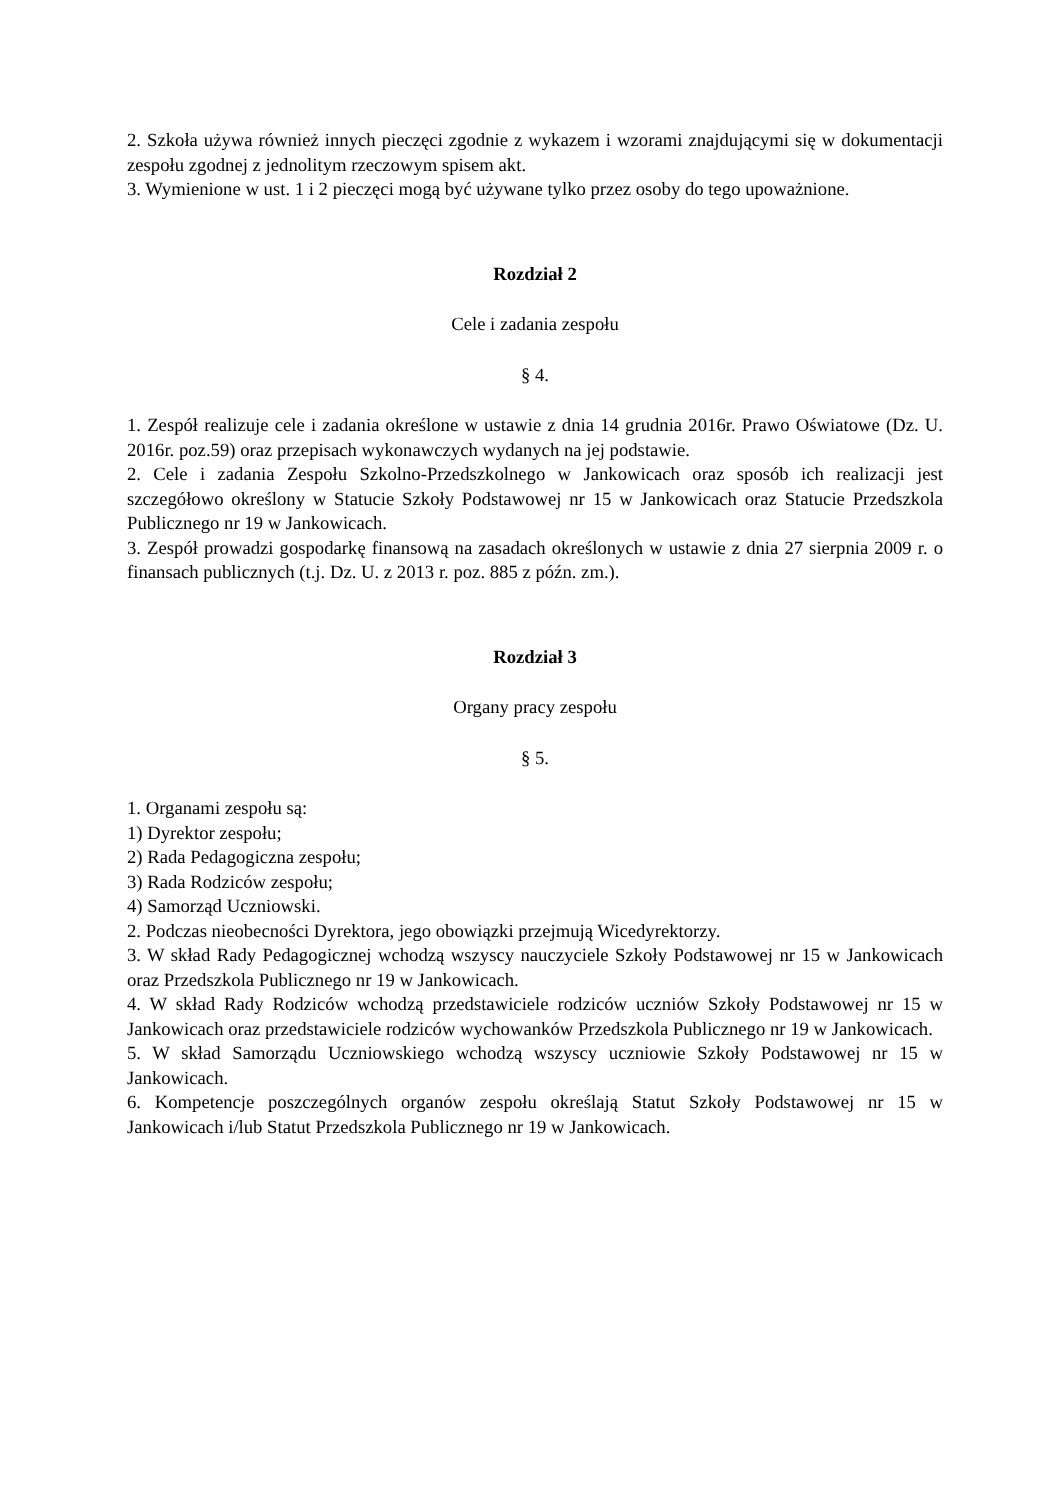2. Szkoła używa również innych pieczęci zgodnie z wykazem i wzorami znajdującymi się w dokumentacji zespołu zgodnej z jednolitym rzeczowym spisem akt.
3. Wymienione w ust. 1 i 2 pieczęci mogą być używane tylko przez osoby do tego upoważnione.
Rozdział 2
Cele i zadania zespołu
§ 4.
1. Zespół realizuje cele i zadania określone w ustawie z dnia 14 grudnia 2016r. Prawo Oświatowe (Dz. U. 2016r. poz.59) oraz przepisach wykonawczych wydanych na jej podstawie.
2. Cele i zadania Zespołu Szkolno-Przedszkolnego w Jankowicach oraz sposób ich realizacji jest szczegółowo określony w Statucie Szkoły Podstawowej nr 15 w Jankowicach oraz Statucie Przedszkola Publicznego nr 19 w Jankowicach.
3. Zespół prowadzi gospodarkę finansową na zasadach określonych w ustawie z dnia 27 sierpnia 2009 r. o finansach publicznych (t.j. Dz. U. z 2013 r. poz. 885 z późn. zm.).
Rozdział 3
Organy pracy zespołu
§ 5.
1. Organami zespołu są:
1) Dyrektor zespołu;
2) Rada Pedagogiczna zespołu;
3) Rada Rodziców zespołu;
4) Samorząd Uczniowski.
2. Podczas nieobecności Dyrektora, jego obowiązki przejmują Wicedyrektorzy.
3. W skład Rady Pedagogicznej wchodzą wszyscy nauczyciele Szkoły Podstawowej nr 15 w Jankowicach oraz Przedszkola Publicznego nr 19 w Jankowicach.
4. W skład Rady Rodziców wchodzą przedstawiciele rodziców uczniów Szkoły Podstawowej nr 15 w Jankowicach oraz przedstawiciele rodziców wychowanków Przedszkola Publicznego nr 19 w Jankowicach.
5. W skład Samorządu Uczniowskiego wchodzą wszyscy uczniowie Szkoły Podstawowej nr 15 w Jankowicach.
6. Kompetencje poszczególnych organów zespołu określają Statut Szkoły Podstawowej nr 15 w Jankowicach i/lub Statut Przedszkola Publicznego nr 19 w Jankowicach.